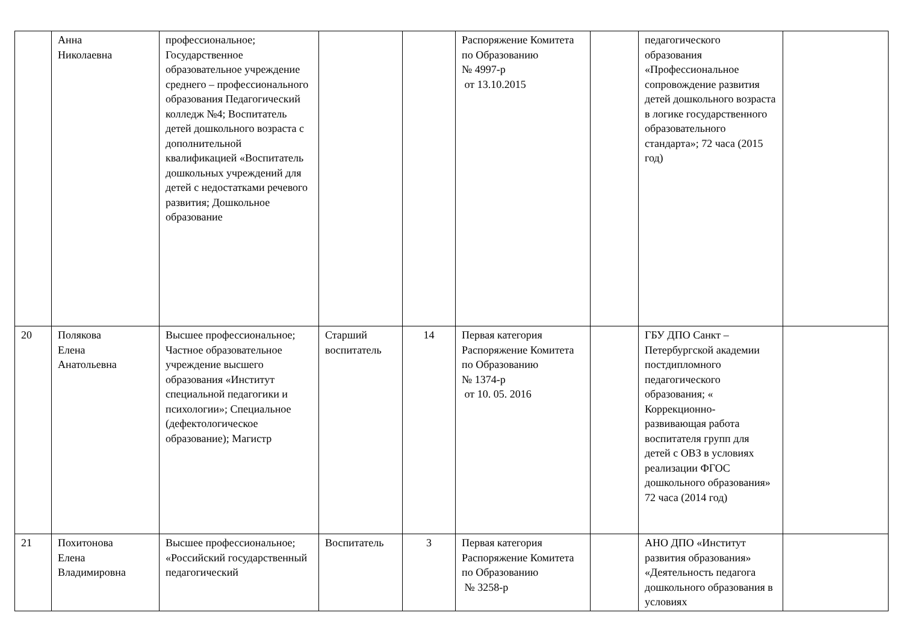| | Анна Николаевна | профессиональное; Государственное образовательное учреждение среднего – профессионального образования Педагогический колледж №4; Воспитатель детей дошкольного возраста с дополнительной квалификацией «Воспитатель дошкольных учреждений для детей с недостатками речевого развития; Дошкольное образование | | | Распоряжение Комитета по Образованию № 4997-р от 13.10.2015 | | педагогического образования «Профессиональное сопровождение развития детей дошкольного возраста в логике государственного образовательного стандарта»; 72 часа (2015 год) | |
| 20 | Полякова Елена Анатольевна | Высшее профессиональное; Частное образовательное учреждение высшего образования «Институт специальной педагогики и психологии»; Специальное (дефектологическое образование); Магистр | Старший воспитатель | 14 | Первая категория Распоряжение Комитета по Образованию № 1374-р от 10. 05. 2016 | | ГБУ ДПО Санкт – Петербургской академии постдипломного педагогического образования; « Коррекционно-развивающая работа воспитателя групп для детей с ОВЗ в условиях реализации ФГОС дошкольного образования» 72 часа (2014 год) | |
| 21 | Похитонова Елена Владимировна | Высшее профессиональное; «Российский государственный педагогический | Воспитатель | 3 | Первая категория Распоряжение Комитета по Образованию № 3258-р | | АНО ДПО «Институт развития образования» «Деятельность педагога дошкольного образования в условиях | |